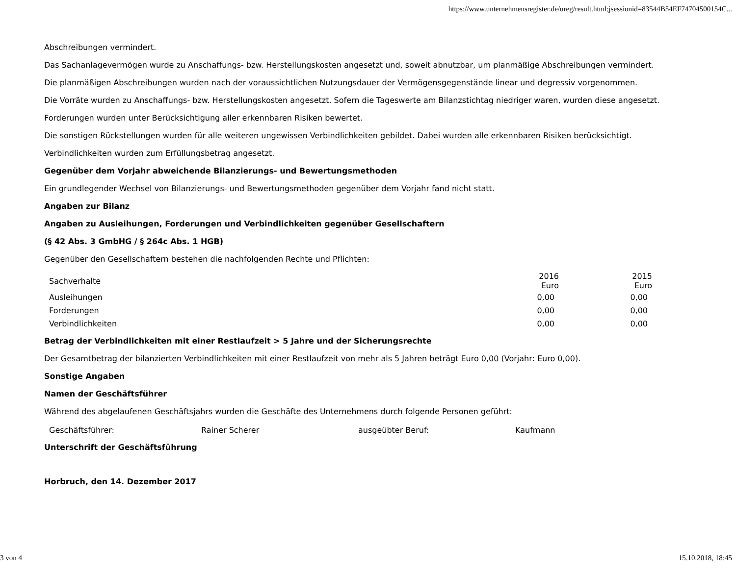https://www.unternehmensregister.de/ureg/result.html;jsessionid=83544B54EF74704500154C...
Abschreibungen vermindert.
Das Sachanlagevermögen wurde zu Anschaffungs- bzw. Herstellungskosten angesetzt und, soweit abnutzbar, um planmäßige Abschreibungen vermindert.
Die planmäßigen Abschreibungen wurden nach der voraussichtlichen Nutzungsdauer der Vermögensgegenstände linear und degressiv vorgenommen.
Die Vorräte wurden zu Anschaffungs- bzw. Herstellungskosten angesetzt. Sofern die Tageswerte am Bilanzstichtag niedriger waren, wurden diese angesetzt.
Forderungen wurden unter Berücksichtigung aller erkennbaren Risiken bewertet.
Die sonstigen Rückstellungen wurden für alle weiteren ungewissen Verbindlichkeiten gebildet. Dabei wurden alle erkennbaren Risiken berücksichtigt.
Verbindlichkeiten wurden zum Erfüllungsbetrag angesetzt.
Gegenüber dem Vorjahr abweichende Bilanzierungs- und Bewertungsmethoden
Ein grundlegender Wechsel von Bilanzierungs- und Bewertungsmethoden gegenüber dem Vorjahr fand nicht statt.
Angaben zur Bilanz
Angaben zu Ausleihungen, Forderungen und Verbindlichkeiten gegenüber Gesellschaftern
(§ 42 Abs. 3 GmbHG / § 264c Abs. 1 HGB)
Gegenüber den Gesellschaftern bestehen die nachfolgenden Rechte und Pflichten:
| Sachverhalte | 2016 Euro | 2015 Euro |
| --- | --- | --- |
| Ausleihungen | 0,00 | 0,00 |
| Forderungen | 0,00 | 0,00 |
| Verbindlichkeiten | 0,00 | 0,00 |
Betrag der Verbindlichkeiten mit einer Restlaufzeit > 5 Jahre und der Sicherungsrechte
Der Gesamtbetrag der bilanzierten Verbindlichkeiten mit einer Restlaufzeit von mehr als 5 Jahren beträgt Euro 0,00 (Vorjahr: Euro 0,00).
Sonstige Angaben
Namen der Geschäftsführer
Während des abgelaufenen Geschäftsjahrs wurden die Geschäfte des Unternehmens durch folgende Personen geführt:
| Geschäftsführer: | Rainer Scherer | ausgeübter Beruf: | Kaufmann |
Unterschrift der Geschäftsführung
Horbruch, den 14. Dezember 2017
3 von 4 15.10.2018, 18:45